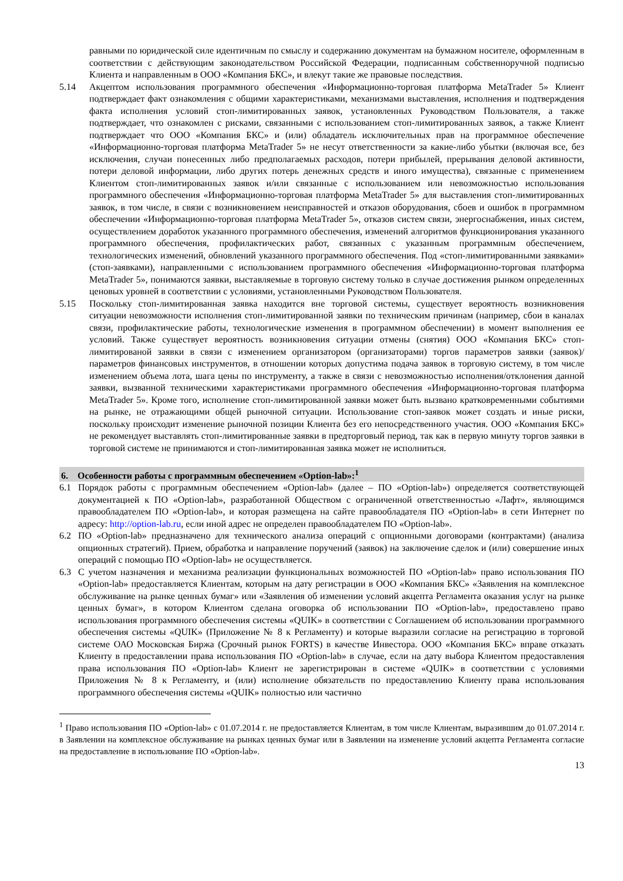равными по юридической силе идентичным по смыслу и содержанию документам на бумажном носителе, оформленным в соответствии с действующим законодательством Российской Федерации, подписанным собственноручной подписью Клиента и направленным в ООО «Компания БКС», и влекут такие же правовые последствия.
5.14 Акцептом использования программного обеспечения «Информационно-торговая платформа MetaTrader 5» Клиент подтверждает факт ознакомления с общими характеристиками, механизмами выставления, исполнения и подтверждения факта исполнения условий стоп-лимитированных заявок, установленных Руководством Пользователя, а также подтверждает, что ознакомлен с рисками, связанными с использованием стоп-лимитированных заявок, а также Клиент подтверждает что ООО «Компания БКС» и (или) обладатель исключительных прав на программное обеспечение «Информационно-торговая платформа MetaTrader 5» не несут ответственности за какие-либо убытки (включая все, без исключения, случаи понесенных либо предполагаемых расходов, потери прибылей, прерывания деловой активности, потери деловой информации, либо других потерь денежных средств и иного имущества), связанные с применением Клиентом стоп-лимитированных заявок и/или связанные с использованием или невозможностью использования программного обеспечения «Информационно-торговая платформа MetaTrader 5» для выставления стоп-лимитированных заявок, в том числе, в связи с возникновением неисправностей и отказов оборудования, сбоев и ошибок в программном обеспечении «Информационно-торговая платформа MetaTrader 5», отказов систем связи, энергоснабжения, иных систем, осуществлением доработок указанного программного обеспечения, изменений алгоритмов функционирования указанного программного обеспечения, профилактических работ, связанных с указанным программным обеспечением, технологических изменений, обновлений указанного программного обеспечения. Под «стоп-лимитированными заявками» (стоп-заявками), направленными с использованием программного обеспечения «Информационно-торговая платформа MetaTrader 5», понимаются заявки, выставляемые в торговую систему только в случае достижения рынком определенных ценовых уровней в соответствии с условиями, установленными Руководством Пользователя.
5.15 Поскольку стоп-лимитированная заявка находится вне торговой системы, существует вероятность возникновения ситуации невозможности исполнения стоп-лимитированной заявки по техническим причинам (например, сбои в каналах связи, профилактические работы, технологические изменения в программном обеспечении) в момент выполнения ее условий. Также существует вероятность возникновения ситуации отмены (снятия) ООО «Компания БКС» стоп-лимитированой заявки в связи с изменением организатором (организаторами) торгов параметров заявки (заявок)/параметров финансовых инструментов, в отношении которых допустима подача заявок в торговую систему, в том числе изменением объема лота, шага цены по инструменту, а также в связи с невозможностью исполнения/отклонения данной заявки, вызванной техническими характеристиками программного обеспечения «Информационно-торговая платформа MetaTrader 5». Кроме того, исполнение стоп-лимитированной заявки может быть вызвано кратковременными событиями на рынке, не отражающими общей рыночной ситуации. Использование стоп-заявок может создать и иные риски, поскольку происходит изменение рыночной позиции Клиента без его непосредственного участия. ООО «Компания БКС» не рекомендует выставлять стоп-лимитированные заявки в предторговый период, так как в первую минуту торгов заявки в торговой системе не принимаются и стоп-лимитированная заявка может не исполниться.
6. Особенности работы с программным обеспечением «Option-lab»:<sup>1</sup>
6.1 Порядок работы с программным обеспечением «Option-lab» (далее – ПО «Option-lab») определяется соответствующей документацией к ПО «Option-lab», разработанной Обществом с ограниченной ответственностью «Лафт», являющимся правообладателем ПО «Option-lab», и которая размещена на сайте правообладателя ПО «Option-lab» в сети Интернет по адресу: http://option-lab.ru, если иной адрес не определен правообладателем ПО «Option-lab».
6.2 ПО «Option-lab» предназначено для технического анализа операций с опционными договорами (контрактами) (анализа опционных стратегий). Прием, обработка и направление поручений (заявок) на заключение сделок и (или) совершение иных операций с помощью ПО «Option-lab» не осуществляется.
6.3 С учетом назначения и механизма реализации функциональных возможностей ПО «Option-lab» право использования ПО «Option-lab» предоставляется Клиентам, которым на дату регистрации в ООО «Компания БКС» «Заявления на комплексное обслуживание на рынке ценных бумаг» или «Заявления об изменении условий акцепта Регламента оказания услуг на рынке ценных бумаг», в котором Клиентом сделана оговорка об использовании ПО «Option-lab», предоставлено право использования программного обеспечения системы «QUIK» в соответствии с Соглашением об использовании программного обеспечения системы «QUIK» (Приложение № 8 к Регламенту) и которые выразили согласие на регистрацию в торговой системе ОАО Московская Биржа (Срочный рынок FORTS) в качестве Инвестора. ООО «Компания БКС» вправе отказать Клиенту в предоставлении права использования ПО «Option-lab» в случае, если на дату выбора Клиентом предоставления права использования ПО «Option-lab» Клиент не зарегистрирован в системе «QUIK» в соответствии с условиями Приложения № 8 к Регламенту, и (или) исполнение обязательств по предоставлению Клиенту права использования программного обеспечения системы «QUIK» полностью или частично
<sup>1</sup> Право использования ПО «Option-lab» с 01.07.2014 г. не предоставляется Клиентам, в том числе Клиентам, выразившим до 01.07.2014 г. в Заявлении на комплексное обслуживание на рынках ценных бумаг или в Заявлении на изменение условий акцепта Регламента согласие на предоставление в использование ПО «Option-lab».
13